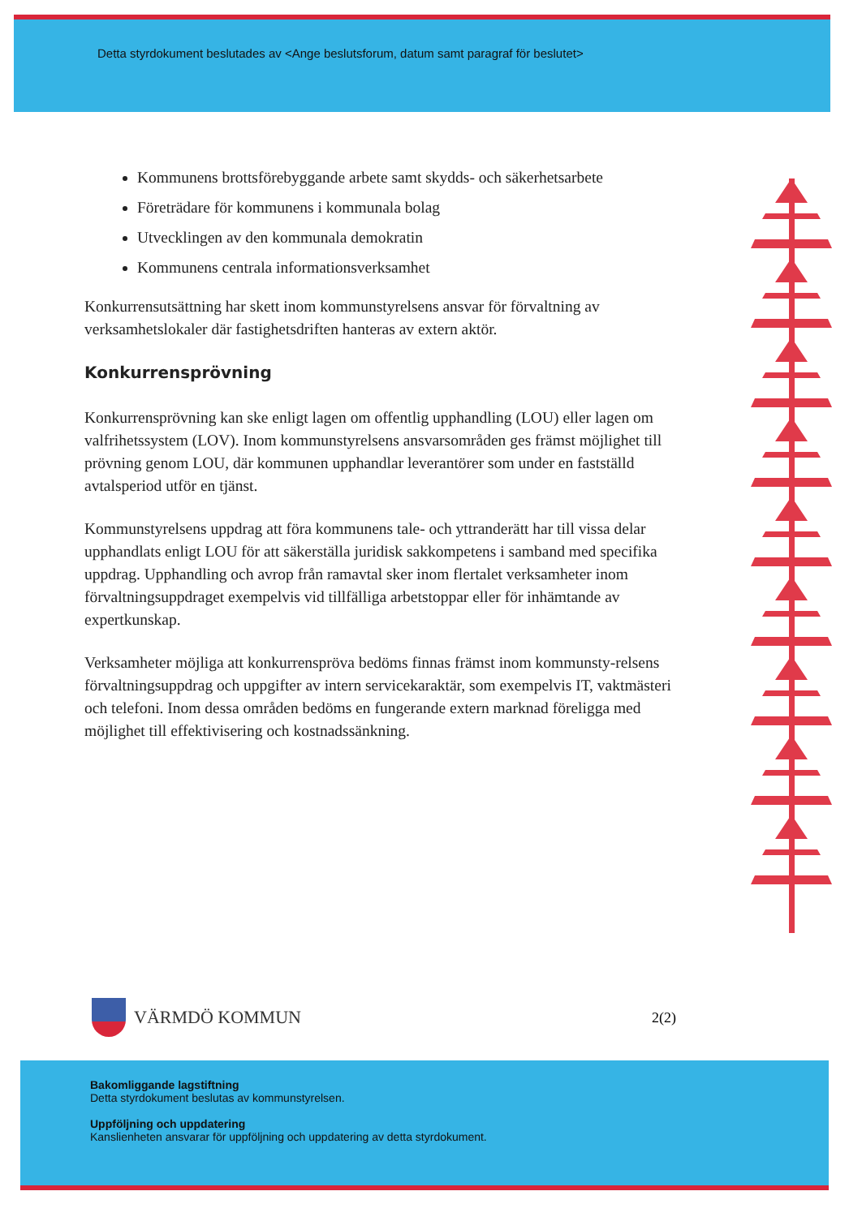Detta styrdokument beslutades av <Ange beslutsforum, datum samt paragraf för beslutet>
Kommunens brottsförebyggande arbete samt skydds- och säkerhetsarbete
Företrädare för kommunens i kommunala bolag
Utvecklingen av den kommunala demokratin
Kommunens centrala informationsverksamhet
Konkurrensutsättning har skett inom kommunstyrelsens ansvar för förvaltning av verksamhetslokaler där fastighetsdriften hanteras av extern aktör.
Konkurrensprövning
Konkurrensprövning kan ske enligt lagen om offentlig upphandling (LOU) eller lagen om valfrihetssystem (LOV). Inom kommunstyrelsens ansvarsområden ges främst möjlighet till prövning genom LOU, där kommunen upphandlar leverantörer som under en fastställd avtalsperiod utför en tjänst.
Kommunstyrelsens uppdrag att föra kommunens tale- och yttranderätt har till vissa delar upphandlats enligt LOU för att säkerställa juridisk sakkompetens i samband med specifika uppdrag. Upphandling och avrop från ramavtal sker inom flertalet verksamheter inom förvaltningsuppdraget exempelvis vid tillfälliga arbetstoppar eller för inhämtande av expertkunskap.
Verksamheter möjliga att konkurrenspröva bedöms finnas främst inom kommunsty-relsens förvaltningsuppdrag och uppgifter av intern servicekaraktär, som exempelvis IT, vaktmästeri och telefoni. Inom dessa områden bedöms en fungerande extern marknad föreligga med möjlighet till effektivisering och kostnadssänkning.
VÄRMDÖ KOMMUN
2(2)
Bakomliggande lagstiftning
Detta styrdokument beslutas av kommunstyrelsen.
Uppföljning och uppdatering
Kanslienheten ansvarar för uppföljning och uppdatering av detta styrdokument.